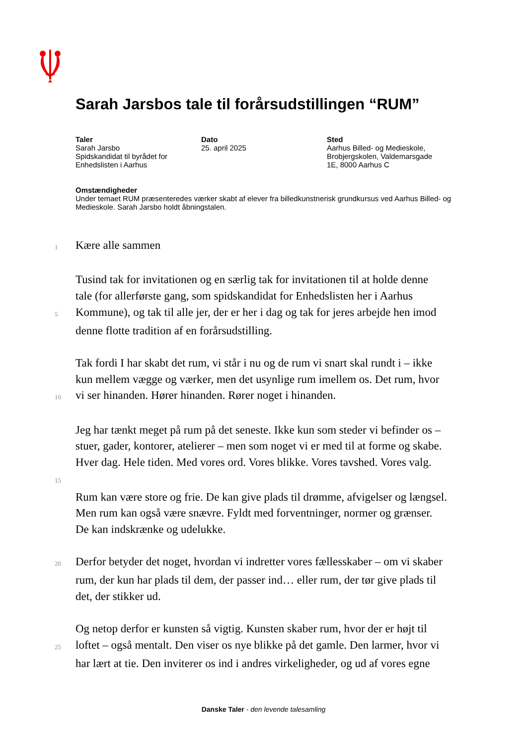Sarah Jarsbos tale til forårsudstillingen “RUM”
Taler
Sarah Jarsbo
Spidskandidat til byrådet for
Enhedslisten i Aarhus
Dato
25. april 2025
Sted
Aarhus Billed- og Medieskole,
Brobjergskolen, Valdemarsgade
1E, 8000 Aarhus C
Omstændigheder
Under temaet RUM præsenteredes værker skabt af elever fra billedkunstnerisk grundkursus ved Aarhus Billed- og Medieskole. Sarah Jarsbo holdt åbningstalen.
1
Kære alle sammen
Tusind tak for invitationen og en særlig tak for invitationen til at holde denne
tale (for allerførste gang, som spidskandidat for Enhedslisten her i Aarhus
5
Kommune), og tak til alle jer, der er her i dag og tak for jeres arbejde hen imod
denne flotte tradition af en forårsudstilling.
Tak fordi I har skabt det rum, vi står i nu og de rum vi snart skal rundt i – ikke
kun mellem vægge og værker, men det usynlige rum imellem os. Det rum, hvor
10
vi ser hinanden. Hører hinanden. Rører noget i hinanden.
Jeg har tænkt meget på rum på det seneste. Ikke kun som steder vi befinder os –
stuer, gader, kontorer, atelierer – men som noget vi er med til at forme og skabe.
Hver dag. Hele tiden. Med vores ord. Vores blikke. Vores tavshed. Vores valg.
15
Rum kan være store og frie. De kan give plads til drømme, afvigelser og længsel.
Men rum kan også være snævre. Fyldt med forventninger, normer og grænser.
De kan indskrænke og udelukke.
20
Derfor betyder det noget, hvordan vi indretter vores fællesskaber – om vi skaber
rum, der kun har plads til dem, der passer ind… eller rum, der tør give plads til
det, der stikker ud.
Og netop derfor er kunsten så vigtig. Kunsten skaber rum, hvor der er højt til
25
loftet – også mentalt. Den viser os nye blikke på det gamle. Den larmer, hvor vi
har lært at tie. Den inviterer os ind i andres virkeligheder, og ud af vores egne
Danske Taler - den levende talesamling